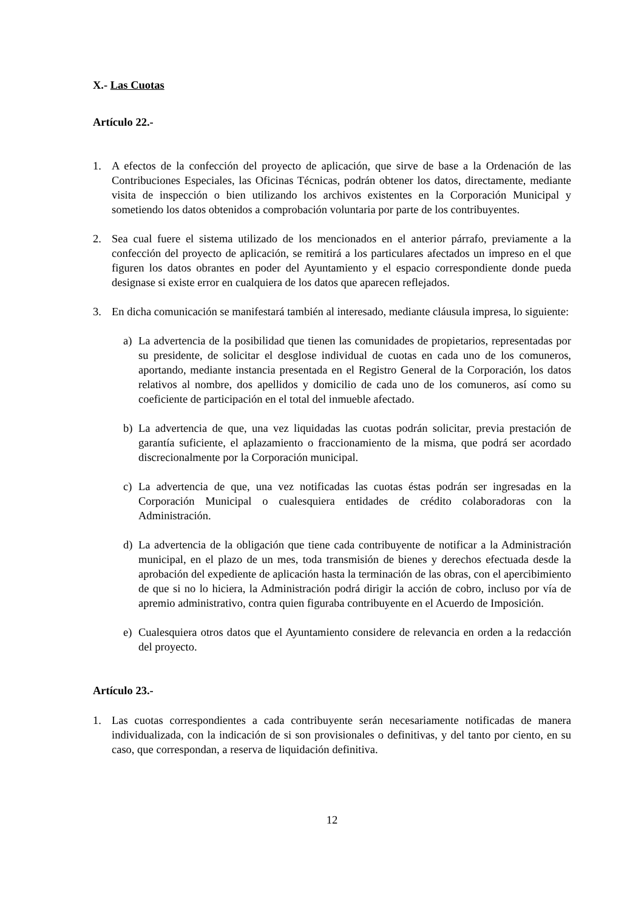X.- Las Cuotas
Artículo 22.-
1. A efectos de la confección del proyecto de aplicación, que sirve de base a la Ordenación de las Contribuciones Especiales, las Oficinas Técnicas, podrán obtener los datos, directamente, mediante visita de inspección o bien utilizando los archivos existentes en la Corporación Municipal y sometiendo los datos obtenidos a comprobación voluntaria por parte de los contribuyentes.
2. Sea cual fuere el sistema utilizado de los mencionados en el anterior párrafo, previamente a la confección del proyecto de aplicación, se remitirá a los particulares afectados un impreso en el que figuren los datos obrantes en poder del Ayuntamiento y el espacio correspondiente donde pueda designase si existe error en cualquiera de los datos que aparecen reflejados.
3. En dicha comunicación se manifestará también al interesado, mediante cláusula impresa, lo siguiente:
a) La advertencia de la posibilidad que tienen las comunidades de propietarios, representadas por su presidente, de solicitar el desglose individual de cuotas en cada uno de los comuneros, aportando, mediante instancia presentada en el Registro General de la Corporación, los datos relativos al nombre, dos apellidos y domicilio de cada uno de los comuneros, así como su coeficiente de participación en el total del inmueble afectado.
b) La advertencia de que, una vez liquidadas las cuotas podrán solicitar, previa prestación de garantía suficiente, el aplazamiento o fraccionamiento de la misma, que podrá ser acordado discrecionalmente por la Corporación municipal.
c) La advertencia de que, una vez notificadas las cuotas éstas podrán ser ingresadas en la Corporación Municipal o cualesquiera entidades de crédito colaboradoras con la Administración.
d) La advertencia de la obligación que tiene cada contribuyente de notificar a la Administración municipal, en el plazo de un mes, toda transmisión de bienes y derechos efectuada desde la aprobación del expediente de aplicación hasta la terminación de las obras, con el apercibimiento de que si no lo hiciera, la Administración podrá dirigir la acción de cobro, incluso por vía de apremio administrativo, contra quien figuraba contribuyente en el Acuerdo de Imposición.
e) Cualesquiera otros datos que el Ayuntamiento considere de relevancia en orden a la redacción del proyecto.
Artículo 23.-
1. Las cuotas correspondientes a cada contribuyente serán necesariamente notificadas de manera individualizada, con la indicación de si son provisionales o definitivas, y del tanto por ciento, en su caso, que correspondan, a reserva de liquidación definitiva.
12